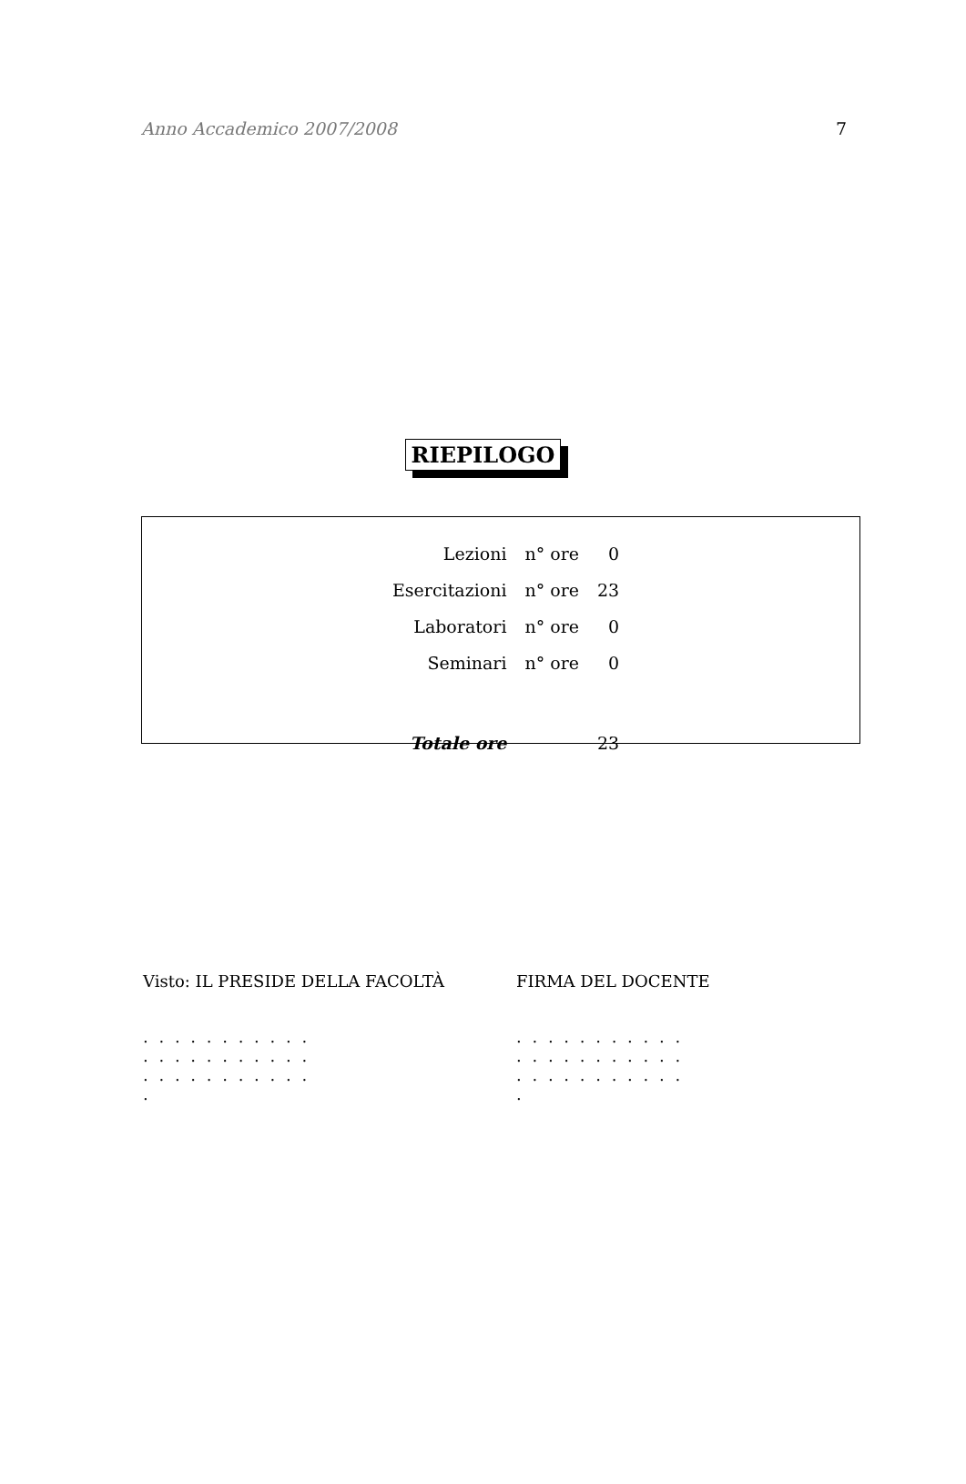Anno Accademico 2007/2008 7
RIEPILOGO
| Lezioni | n° ore | 0 |
| Esercitazioni | n° ore | 23 |
| Laboratori | n° ore | 0 |
| Seminari | n° ore | 0 |
| Totale ore | | 23 |
Visto: IL PRESIDE DELLA FACOLTÀ
. . . . . . . . . . . . . . . . . . . . . . . . . . . . . . . . . .
FIRMA DEL DOCENTE
. . . . . . . . . . . . . . . . . . . . . . . . . . . . . . . . . .